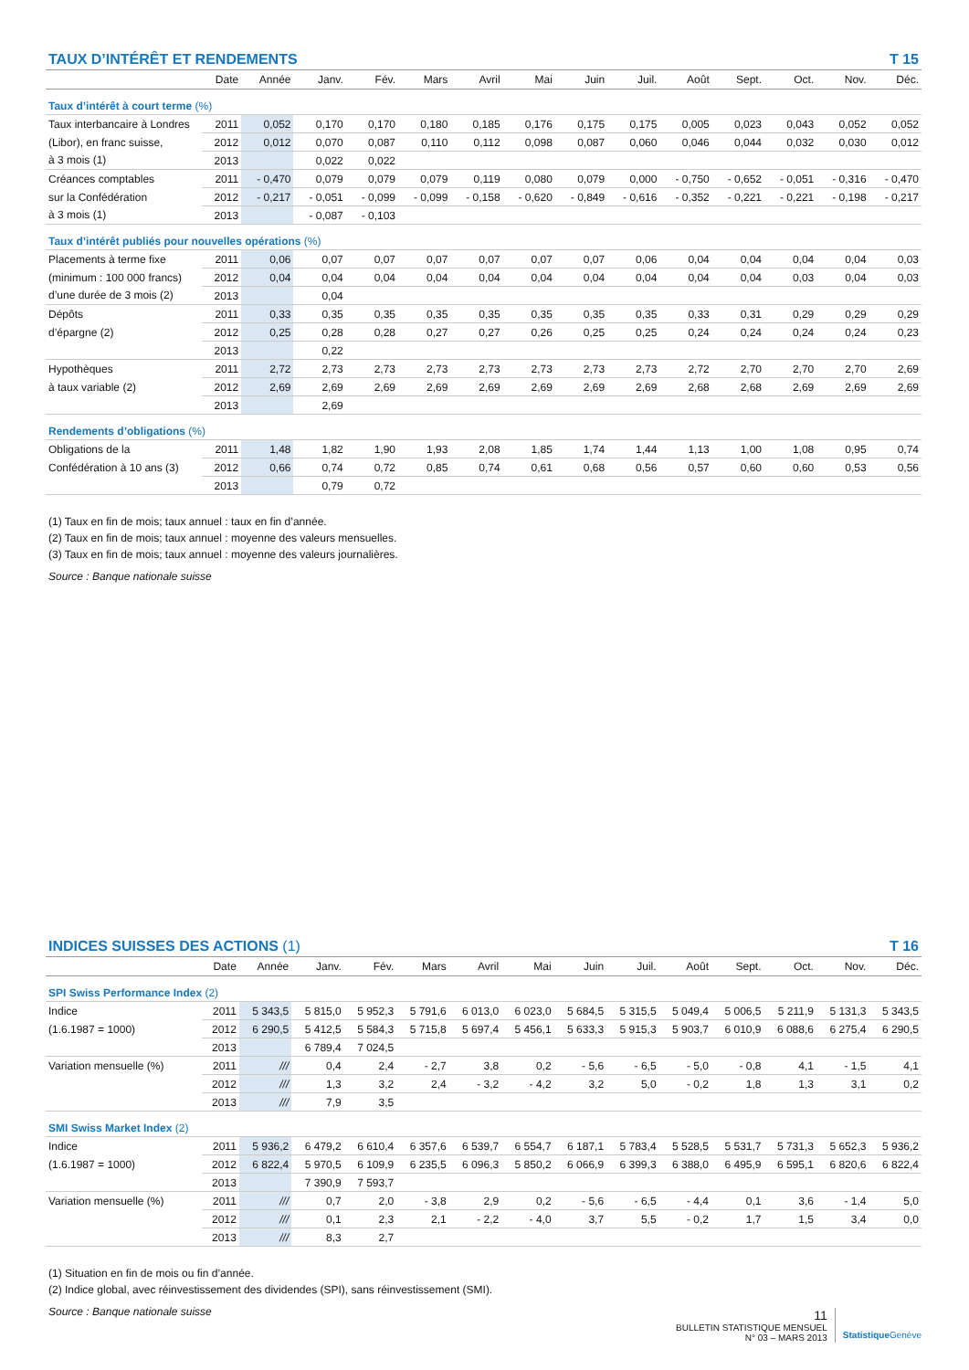TAUX D’INTÉRÊT ET RENDEMENTS T 15
| | Date | Année | Janv. | Fév. | Mars | Avril | Mai | Juin | Juil. | Août | Sept. | Oct. | Nov. | Déc. |
| --- | --- | --- | --- | --- | --- | --- | --- | --- | --- | --- | --- | --- | --- | --- |
| Taux d’intérêt à court terme (%) | | | | | | | | | | | | | | |
| Taux interbancaire à Londres | 2011 | 0,052 | 0,170 | 0,170 | 0,180 | 0,185 | 0,176 | 0,175 | 0,175 | 0,005 | 0,023 | 0,043 | 0,052 | 0,052 |
| (Libor), en franc suisse, | 2012 | 0,012 | 0,070 | 0,087 | 0,110 | 0,112 | 0,098 | 0,087 | 0,060 | 0,046 | 0,044 | 0,032 | 0,030 | 0,012 |
| à 3 mois (1) | 2013 | | 0,022 | 0,022 | | | | | | | | | | |
| Créances comptables | 2011 | - 0,470 | 0,079 | 0,079 | 0,079 | 0,119 | 0,080 | 0,079 | 0,000 | - 0,750 | - 0,652 | - 0,051 | - 0,316 | - 0,470 |
| sur la Confédération | 2012 | - 0,217 | - 0,051 | - 0,099 | - 0,099 | - 0,158 | - 0,620 | - 0,849 | - 0,616 | - 0,352 | - 0,221 | - 0,221 | - 0,198 | - 0,217 |
| à 3 mois (1) | 2013 | | - 0,087 | - 0,103 | | | | | | | | | | |
| Taux d’intérêt publiés pour nouvelles opérations (%) | | | | | | | | | | | | | | |
| Placements à terme fixe | 2011 | 0,06 | 0,07 | 0,07 | 0,07 | 0,07 | 0,07 | 0,07 | 0,06 | 0,04 | 0,04 | 0,04 | 0,04 | 0,03 |
| (minimum : 100 000 francs) | 2012 | 0,04 | 0,04 | 0,04 | 0,04 | 0,04 | 0,04 | 0,04 | 0,04 | 0,04 | 0,04 | 0,03 | 0,04 | 0,03 |
| d’une durée de 3 mois (2) | 2013 | | 0,04 | | | | | | | | | | | |
| Dépôts | 2011 | 0,33 | 0,35 | 0,35 | 0,35 | 0,35 | 0,35 | 0,35 | 0,35 | 0,33 | 0,31 | 0,29 | 0,29 | 0,29 |
| d’épargne (2) | 2012 | 0,25 | 0,28 | 0,28 | 0,27 | 0,27 | 0,26 | 0,25 | 0,25 | 0,24 | 0,24 | 0,24 | 0,24 | 0,23 |
| | 2013 | | 0,22 | | | | | | | | | | | |
| Hypothèques | 2011 | 2,72 | 2,73 | 2,73 | 2,73 | 2,73 | 2,73 | 2,73 | 2,73 | 2,72 | 2,70 | 2,70 | 2,70 | 2,69 |
| à taux variable (2) | 2012 | 2,69 | 2,69 | 2,69 | 2,69 | 2,69 | 2,69 | 2,69 | 2,69 | 2,68 | 2,68 | 2,69 | 2,69 | 2,69 |
| | 2013 | | 2,69 | | | | | | | | | | | |
| Rendements d’obligations (%) | | | | | | | | | | | | | | |
| Obligations de la | 2011 | 1,48 | 1,82 | 1,90 | 1,93 | 2,08 | 1,85 | 1,74 | 1,44 | 1,13 | 1,00 | 1,08 | 0,95 | 0,74 |
| Confédération à 10 ans (3) | 2012 | 0,66 | 0,74 | 0,72 | 0,85 | 0,74 | 0,61 | 0,68 | 0,56 | 0,57 | 0,60 | 0,60 | 0,53 | 0,56 |
| | 2013 | | 0,79 | 0,72 | | | | | | | | | | |
(1) Taux en fin de mois; taux annuel : taux en fin d’année.
(2) Taux en fin de mois; taux annuel : moyenne des valeurs mensuelles.
(3) Taux en fin de mois; taux annuel : moyenne des valeurs journalières.
Source : Banque nationale suisse
INDICES SUISSES DES ACTIONS (1) T 16
| | Date | Année | Janv. | Fév. | Mars | Avril | Mai | Juin | Juil. | Août | Sept. | Oct. | Nov. | Déc. |
| --- | --- | --- | --- | --- | --- | --- | --- | --- | --- | --- | --- | --- | --- | --- |
| SPI Swiss Performance Index (2) | | | | | | | | | | | | | | |
| Indice | 2011 | 5 343,5 | 5 815,0 | 5 952,3 | 5 791,6 | 6 013,0 | 6 023,0 | 5 684,5 | 5 315,5 | 5 049,4 | 5 006,5 | 5 211,9 | 5 131,3 | 5 343,5 |
| (1.6.1987 = 1000) | 2012 | 6 290,5 | 5 412,5 | 5 584,3 | 5 715,8 | 5 697,4 | 5 456,1 | 5 633,3 | 5 915,3 | 5 903,7 | 6 010,9 | 6 088,6 | 6 275,4 | 6 290,5 |
| | 2013 | | 6 789,4 | 7 024,5 | | | | | | | | | | |
| Variation mensuelle (%) | 2011 | /// | 0,4 | 2,4 | - 2,7 | 3,8 | 0,2 | - 5,6 | - 6,5 | - 5,0 | - 0,8 | 4,1 | - 1,5 | 4,1 |
| | 2012 | /// | 1,3 | 3,2 | 2,4 | - 3,2 | - 4,2 | 3,2 | 5,0 | - 0,2 | 1,8 | 1,3 | 3,1 | 0,2 |
| | 2013 | /// | 7,9 | 3,5 | | | | | | | | | | |
| SMI Swiss Market Index (2) | | | | | | | | | | | | | | |
| Indice | 2011 | 5 936,2 | 6 479,2 | 6 610,4 | 6 357,6 | 6 539,7 | 6 554,7 | 6 187,1 | 5 783,4 | 5 528,5 | 5 531,7 | 5 731,3 | 5 652,3 | 5 936,2 |
| (1.6.1987 = 1000) | 2012 | 6 822,4 | 5 970,5 | 6 109,9 | 6 235,5 | 6 096,3 | 5 850,2 | 6 066,9 | 6 399,3 | 6 388,0 | 6 495,9 | 6 595,1 | 6 820,6 | 6 822,4 |
| | 2013 | | 7 390,9 | 7 593,7 | | | | | | | | | | |
| Variation mensuelle (%) | 2011 | /// | 0,7 | 2,0 | - 3,8 | 2,9 | 0,2 | - 5,6 | - 6,5 | - 4,4 | 0,1 | 3,6 | - 1,4 | 5,0 |
| | 2012 | /// | 0,1 | 2,3 | 2,1 | - 2,2 | - 4,0 | 3,7 | 5,5 | - 0,2 | 1,7 | 1,5 | 3,4 | 0,0 |
| | 2013 | /// | 8,3 | 2,7 | | | | | | | | | | |
(1) Situation en fin de mois ou fin d’année.
(2) Indice global, avec réinvestissement des dividendes (SPI), sans réinvestissement (SMI).
Source : Banque nationale suisse
11
BULLETIN STATISTIQUE MENSUEL
N° 03 – MARS 2013
StatistiqueGenève